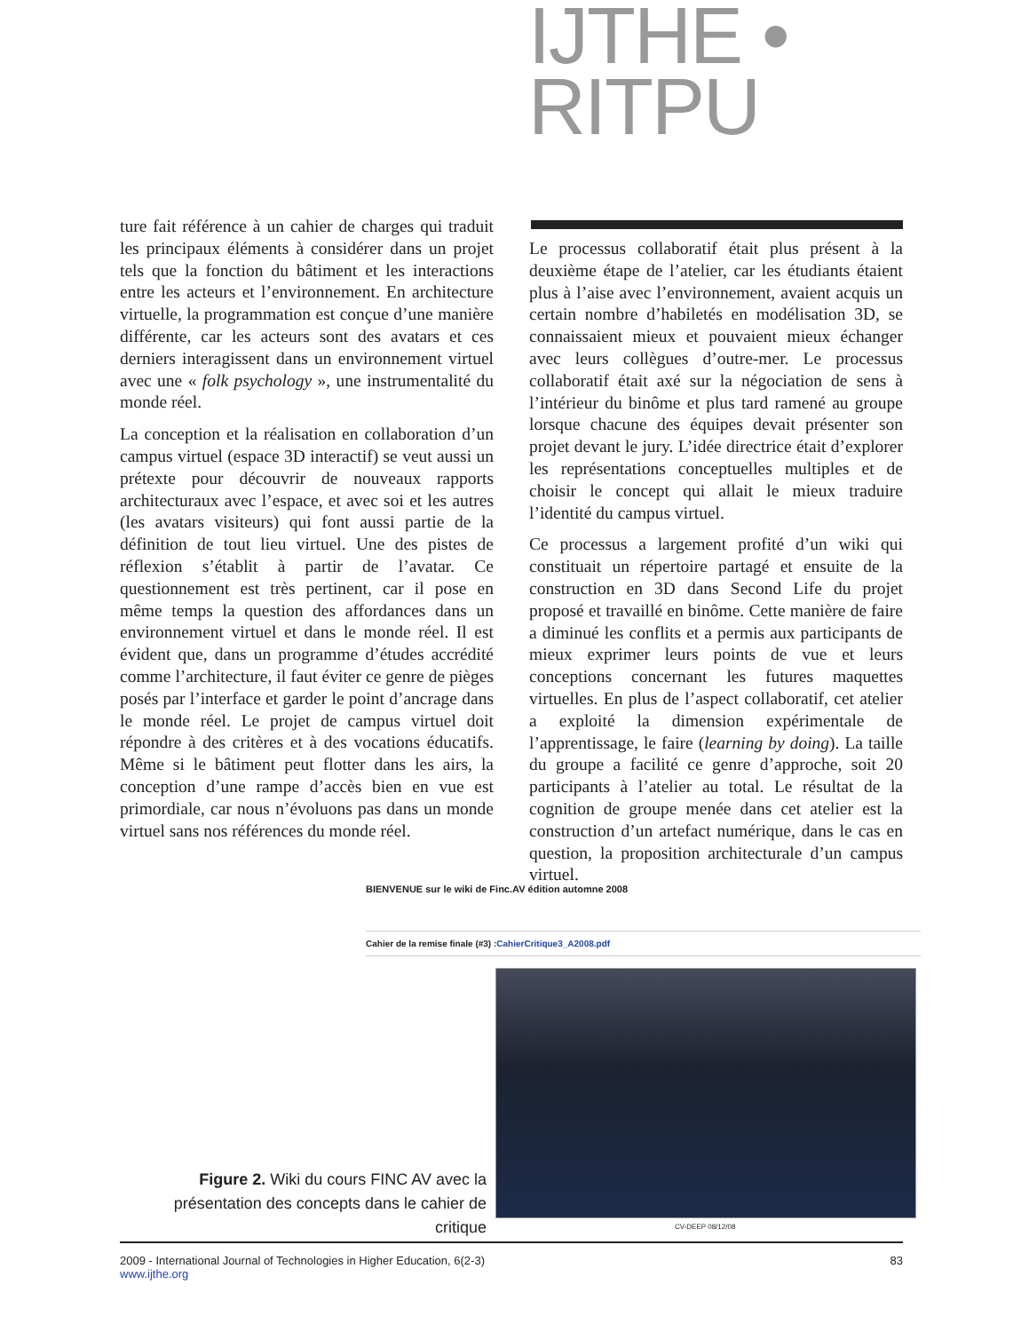IJTHE • RITPU
ture fait référence à un cahier de charges qui traduit les principaux éléments à considérer dans un projet tels que la fonction du bâtiment et les interactions entre les acteurs et l’environnement. En architecture virtuelle, la programmation est conçue d’une manière différente, car les acteurs sont des avatars et ces derniers interagissent dans un environnement virtuel avec une « folk psychology », une instrumentalité du monde réel.
La conception et la réalisation en collaboration d’un campus virtuel (espace 3D interactif) se veut aussi un prétexte pour découvrir de nouveaux rapports architecturaux avec l’espace, et avec soi et les autres (les avatars visiteurs) qui font aussi partie de la définition de tout lieu virtuel. Une des pistes de réflexion s’établit à partir de l’avatar. Ce questionnement est très pertinent, car il pose en même temps la question des affordances dans un environnement virtuel et dans le monde réel. Il est évident que, dans un programme d’études accrédité comme l’architecture, il faut éviter ce genre de pièges posés par l’interface et garder le point d’ancrage dans le monde réel. Le projet de campus virtuel doit répondre à des critères et à des vocations éducatifs. Même si le bâtiment peut flotter dans les airs, la conception d’une rampe d’accès bien en vue est primordiale, car nous n’évoluons pas dans un monde virtuel sans nos références du monde réel.
Le processus collaboratif était plus présent à la deuxième étape de l’atelier, car les étudiants étaient plus à l’aise avec l’environnement, avaient acquis un certain nombre d’habiletés en modélisation 3D, se connaissaient mieux et pouvaient mieux échanger avec leurs collègues d’outre-mer. Le processus collaboratif était axé sur la négociation de sens à l’intérieur du binôme et plus tard ramené au groupe lorsque chacune des équipes devait présenter son projet devant le jury. L’idée directrice était d’explorer les représentations conceptuelles multiples et de choisir le concept qui allait le mieux traduire l’identité du campus virtuel.
Ce processus a largement profité d’un wiki qui constituait un répertoire partagé et ensuite de la construction en 3D dans Second Life du projet proposé et travaillé en binôme. Cette manière de faire a diminué les conflits et a permis aux participants de mieux exprimer leurs points de vue et leurs conceptions concernant les futures maquettes virtuelles. En plus de l’aspect collaboratif, cet atelier a exploité la dimension expérimentale de l’apprentissage, le faire (learning by doing). La taille du groupe a facilité ce genre d’approche, soit 20 participants à l’atelier au total. Le résultat de la cognition de groupe menée dans cet atelier est la construction d’un artefact numérique, dans le cas en question, la proposition architecturale d’un campus virtuel.
BIENVENUE sur le wiki de Finc.AV édition automne 2008
Cahier de la remise finale (#3) :CahierCritique3_A2008.pdf
Figure 2. Wiki du cours FINC AV avec la présentation des concepts dans le cahier de critique
CV-DEEP 08/12/08
2009 - International Journal of Technologies in Higher Education, 6(2-3)
www.ijthe.org
83